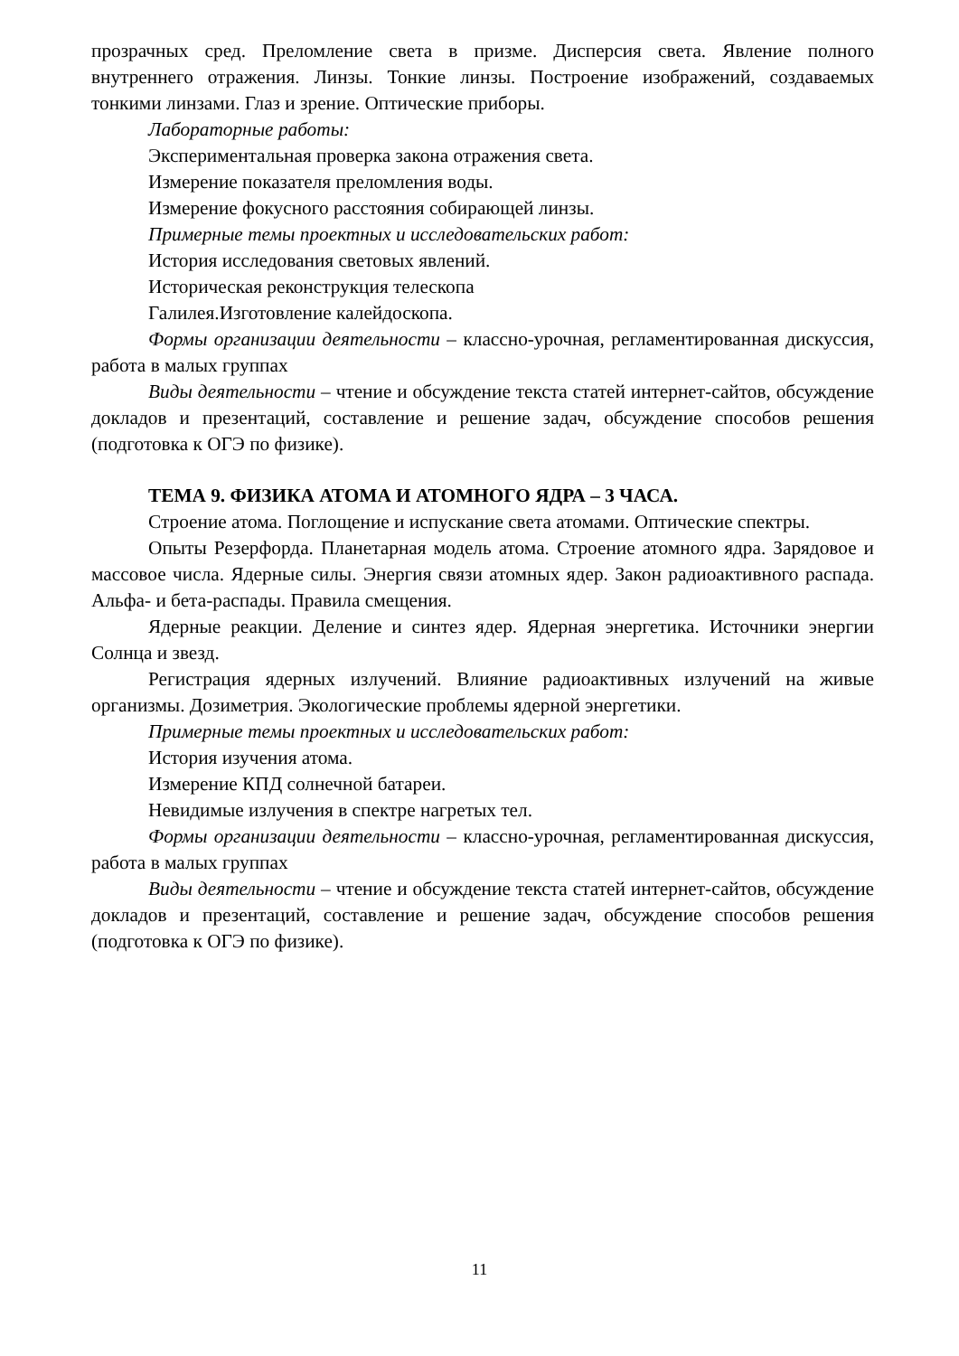прозрачных сред. Преломление света в призме. Дисперсия света. Явление полного внутреннего отражения. Линзы. Тонкие линзы. Построение изображений, создаваемых тонкими линзами. Глаз и зрение. Оптические приборы.
Лабораторные работы:
Экспериментальная проверка закона отражения света.
Измерение показателя преломления воды.
Измерение фокусного расстояния собирающей линзы.
Примерные темы проектных и исследовательских работ:
История исследования световых явлений.
Историческая реконструкция телескопа
Галилея.Изготовление калейдоскопа.
Формы организации деятельности – классно-урочная, регламентированная дискуссия, работа в малых группах
Виды деятельности – чтение и обсуждение текста статей интернет-сайтов, обсуждение докладов и презентаций, составление и решение задач, обсуждение способов решения (подготовка к ОГЭ по физике).
ТЕМА 9. ФИЗИКА АТОМА И АТОМНОГО ЯДРА – 3 ЧАСА.
Строение атома. Поглощение и испускание света атомами. Оптические спектры.
Опыты Резерфорда. Планетарная модель атома. Строение атомного ядра. Зарядовое и массовое числа. Ядерные силы. Энергия связи атомных ядер. Закон радиоактивного распада. Альфа- и бета-распады. Правила смещения.
Ядерные реакции. Деление и синтез ядер. Ядерная энергетика. Источники энергии Солнца и звезд.
Регистрация ядерных излучений. Влияние радиоактивных излучений на живые организмы. Дозиметрия. Экологические проблемы ядерной энергетики.
Примерные темы проектных и исследовательских работ:
История изучения атома.
Измерение КПД солнечной батареи.
Невидимые излучения в спектре нагретых тел.
Формы организации деятельности – классно-урочная, регламентированная дискуссия, работа в малых группах
Виды деятельности – чтение и обсуждение текста статей интернет-сайтов, обсуждение докладов и презентаций, составление и решение задач, обсуждение способов решения (подготовка к ОГЭ по физике).
11